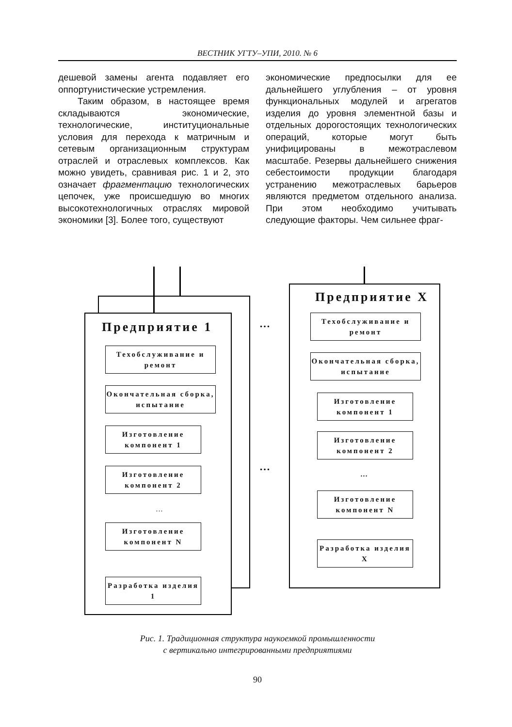ВЕСТНИК УГТУ–УПИ, 2010. № 6
дешевой замены агента подавляет его оппортунистические устремления.
Таким образом, в настоящее время складываются экономические, технологические, институциональные условия для перехода к матричным и сетевым организационным структурам отраслей и отраслевых комплексов. Как можно увидеть, сравнивая рис. 1 и 2, это означает фрагментацию технологических цепочек, уже происшедшую во многих высокотехнологичных отраслях мировой экономики [3]. Более того, существуют
экономические предпосылки для ее дальнейшего углубления – от уровня функциональных модулей и агрегатов изделия до уровня элементной базы и отдельных дорогостоящих технологических операций, которые могут быть унифицированы в межотраслевом масштабе. Резервы дальнейшего снижения себестоимости продукции благодаря устранению межотраслевых барьеров являются предметом отдельного анализа. При этом необходимо учитывать следующие факторы. Чем сильнее фраг-
Предприятие 1
Техобслуживание и ремонт
Окончательная сборка, испытание
Изготовление компонент 1
Изготовление компонент 2
…
Изготовление компонент N
Разработка изделия 1
…
…
Предприятие X
Техобслуживание и ремонт
Окончательная сборка, испытание
Изготовление компонент 1
Изготовление компонент 2
…
Изготовление компонент N
Разработка изделия X
Рис. 1. Традиционная структура наукоемкой промышленности
с вертикально интегрированными предприятиями
90